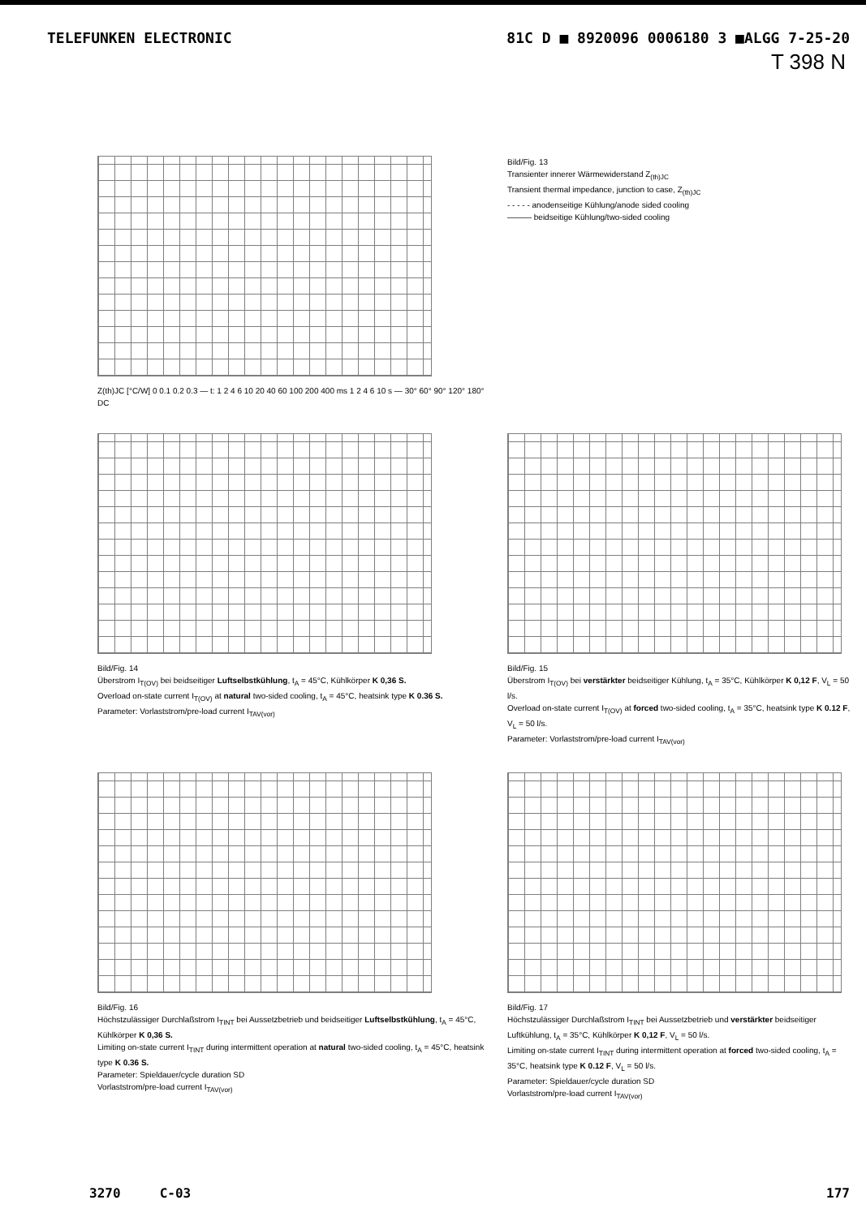TELEFUNKEN ELECTRONIC 81C D ■ 8920096 0006180 3 ■ALGG 7-25-20
T 398 N
Z(th)JC [°C/W] 0 0.1 0.2 0.3 — t: 1 2 4 6 10 20 40 60 100 200 400 ms 1 2 4 6 10 s — 30° 60° 90° 120° 180° DC
Bild/Fig. 13
Transienter innerer Wärmewiderstand Z<sub>(th)JC</sub>
Transient thermal impedance, junction to case, Z<sub>(th)JC</sub>
- - - - - anodenseitige Kühlung/anode sided cooling
——— beidseitige Kühlung/two-sided cooling
Bild/Fig. 14
Überstrom I<sub>T(OV)</sub> bei beidseitiger Luftselbstkühlung, t<sub>A</sub> = 45°C, Kühlkörper K 0,36 S.
Overload on-state current I<sub>T(OV)</sub> at natural two-sided cooling, t<sub>A</sub> = 45°C, heatsink type K 0.36 S.
Parameter: Vorlaststrom/pre-load current I<sub>TAV(vor)</sub>
Bild/Fig. 15
Überstrom I<sub>T(OV)</sub> bei verstärkter beidseitiger Kühlung, t<sub>A</sub> = 35°C, Kühlkörper K 0,12 F, V<sub>L</sub> = 50 l/s.
Overload on-state current I<sub>T(OV)</sub> at forced two-sided cooling, t<sub>A</sub> = 35°C, heatsink type K 0.12 F, V<sub>L</sub> = 50 l/s.
Parameter: Vorlaststrom/pre-load current I<sub>TAV(vor)</sub>
Bild/Fig. 16
Höchstzulässiger Durchlaßstrom I<sub>TINT</sub> bei Aussetzbetrieb und beidseitiger Luftselbstkühlung, t<sub>A</sub> = 45°C, Kühlkörper K 0,36 S.
Limiting on-state current I<sub>TINT</sub> during intermittent operation at natural two-sided cooling, t<sub>A</sub> = 45°C, heatsink type K 0.36 S.
Parameter: Spieldauer/cycle duration SD
Vorlaststrom/pre-load current I<sub>TAV(vor)</sub>
Bild/Fig. 17
Höchstzulässiger Durchlaßstrom I<sub>TINT</sub> bei Aussetzbetrieb und verstärkter beidseitiger Luftkühlung, t<sub>A</sub> = 35°C, Kühlkörper K 0,12 F, V<sub>L</sub> = 50 l/s.
Limiting on-state current I<sub>TINT</sub> during intermittent operation at forced two-sided cooling, t<sub>A</sub> = 35°C, heatsink type K 0.12 F, V<sub>L</sub> = 50 l/s.
Parameter: Spieldauer/cycle duration SD
Vorlaststrom/pre-load current I<sub>TAV(vor)</sub>
3270 C-03 177